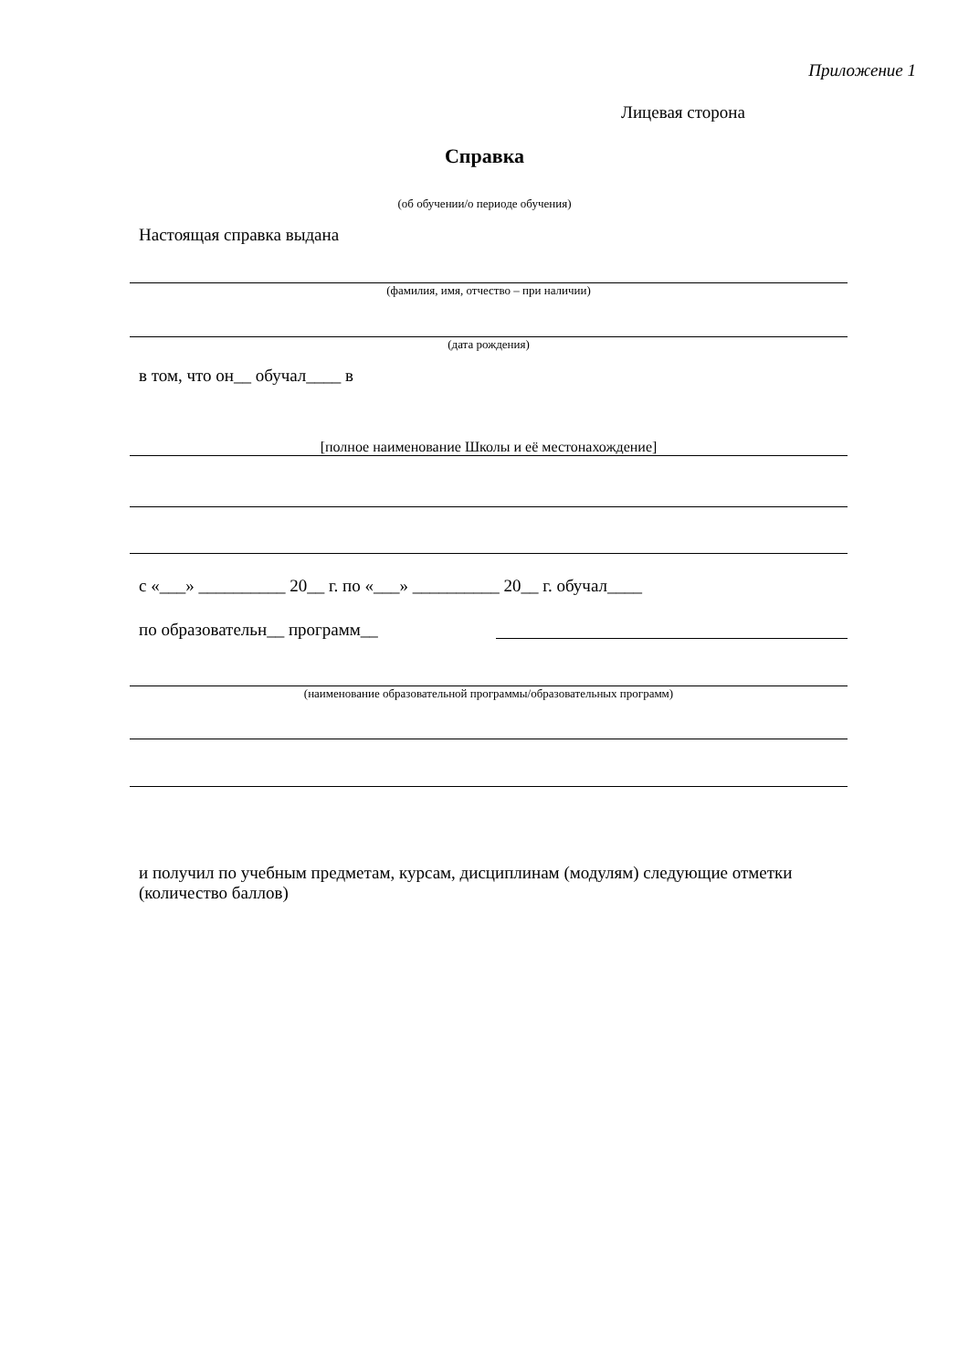Приложение 1
Лицевая сторона
Справка
(об обучении/о периоде обучения)
Настоящая справка выдана
(фамилия, имя, отчество – при наличии)
(дата рождения)
в том, что он__ обучал____ в
[полное наименование Школы и её местонахождение]
с «___» __________ 20__ г. по «___» __________ 20__ г. обучал____
по образовательн__ программ__
(наименование образовательной программы/образовательных программ)
и получил по учебным предметам, курсам, дисциплинам (модулям) следующие отметки (количество баллов)